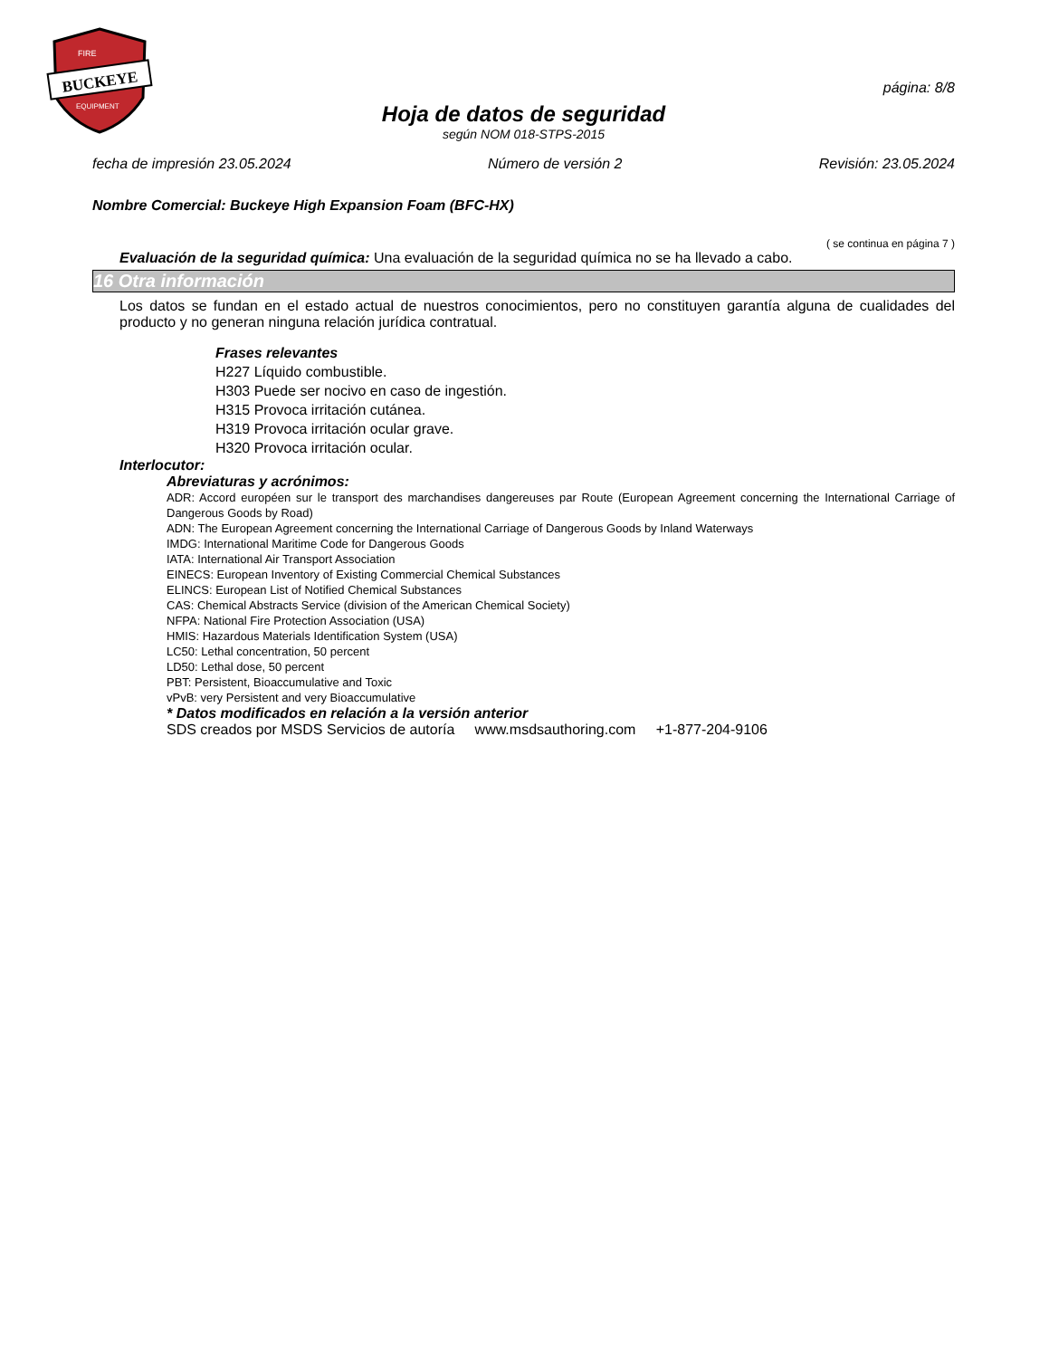BUCKEYE
FIRE
EQUIPMENT
página: 8/8
Hoja de datos de seguridad
según NOM 018-STPS-2015
fecha de impresión 23.05.2024 Número de versión 2 Revisión: 23.05.2024
Nombre Comercial: Buckeye High Expansion Foam (BFC-HX)
( se continua en página 7 )
Evaluación de la seguridad química: Una evaluación de la seguridad química no se ha llevado a cabo.
16 Otra información
Los datos se fundan en el estado actual de nuestros conocimientos, pero no constituyen garantía alguna de cualidades del producto y no generan ninguna relación jurídica contratual.
Frases relevantes
H227 Líquido combustible.
H303 Puede ser nocivo en caso de ingestión.
H315 Provoca irritación cutánea.
H319 Provoca irritación ocular grave.
H320 Provoca irritación ocular.
Interlocutor:
Abreviaturas y acrónimos:
ADR: Accord européen sur le transport des marchandises dangereuses par Route (European Agreement concerning the International Carriage of Dangerous Goods by Road)
ADN: The European Agreement concerning the International Carriage of Dangerous Goods by Inland Waterways
IMDG: International Maritime Code for Dangerous Goods
IATA: International Air Transport Association
EINECS: European Inventory of Existing Commercial Chemical Substances
ELINCS: European List of Notified Chemical Substances
CAS: Chemical Abstracts Service (division of the American Chemical Society)
NFPA: National Fire Protection Association (USA)
HMIS: Hazardous Materials Identification System (USA)
LC50: Lethal concentration, 50 percent
LD50: Lethal dose, 50 percent
PBT: Persistent, Bioaccumulative and Toxic
vPvB: very Persistent and very Bioaccumulative
* Datos modificados en relación a la versión anterior
SDS creados por MSDS Servicios de autoría www.msdsauthoring.com +1-877-204-9106